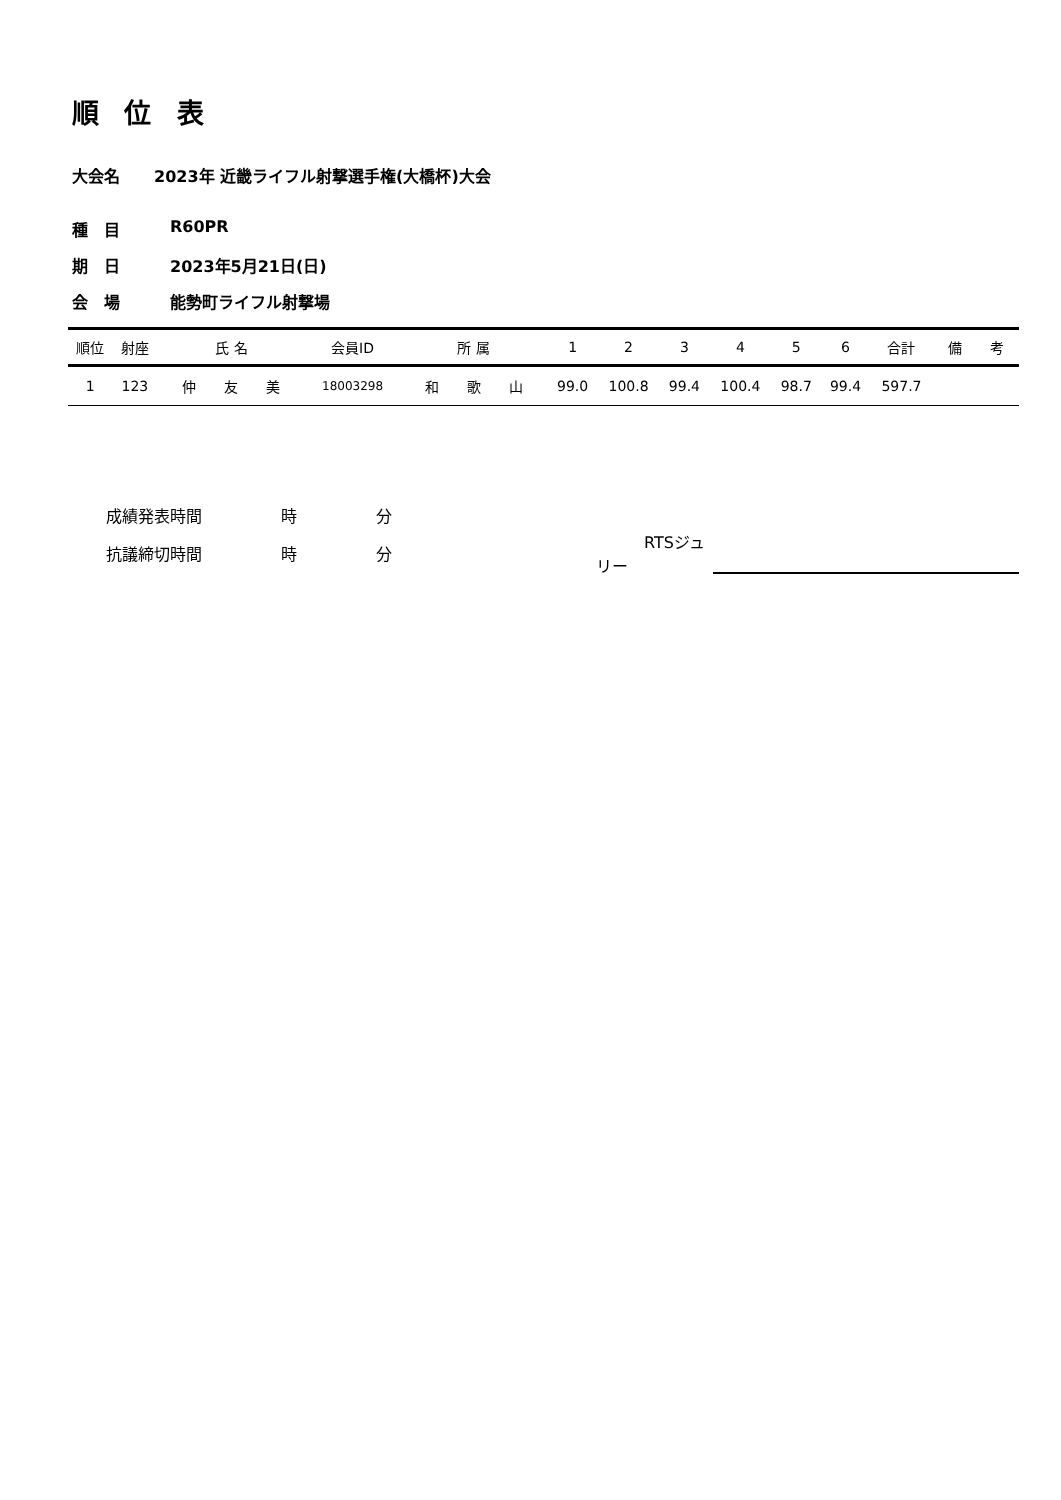順 位 表
大会名 2023年 近畿ライフル射撃選手権(大橋杯)大会
種　目 R60PR
期　日 2023年5月21日(日)
会　場 能勢町ライフル射撃場
| 順位 | 射座 | 氏 名 | 会員ID | 所 属 | 1 | 2 | 3 | 4 | 5 | 6 | 合計 | 備 考 |
| --- | --- | --- | --- | --- | --- | --- | --- | --- | --- | --- | --- | --- |
| 1 | 123 | 仲 友 美 | 18003298 | 和 歌 山 | 99.0 | 100.8 | 99.4 | 100.4 | 98.7 | 99.4 | 597.7 | |
成績発表時間 時 分
抗議締切時間 時 分　　　RTSジュリー